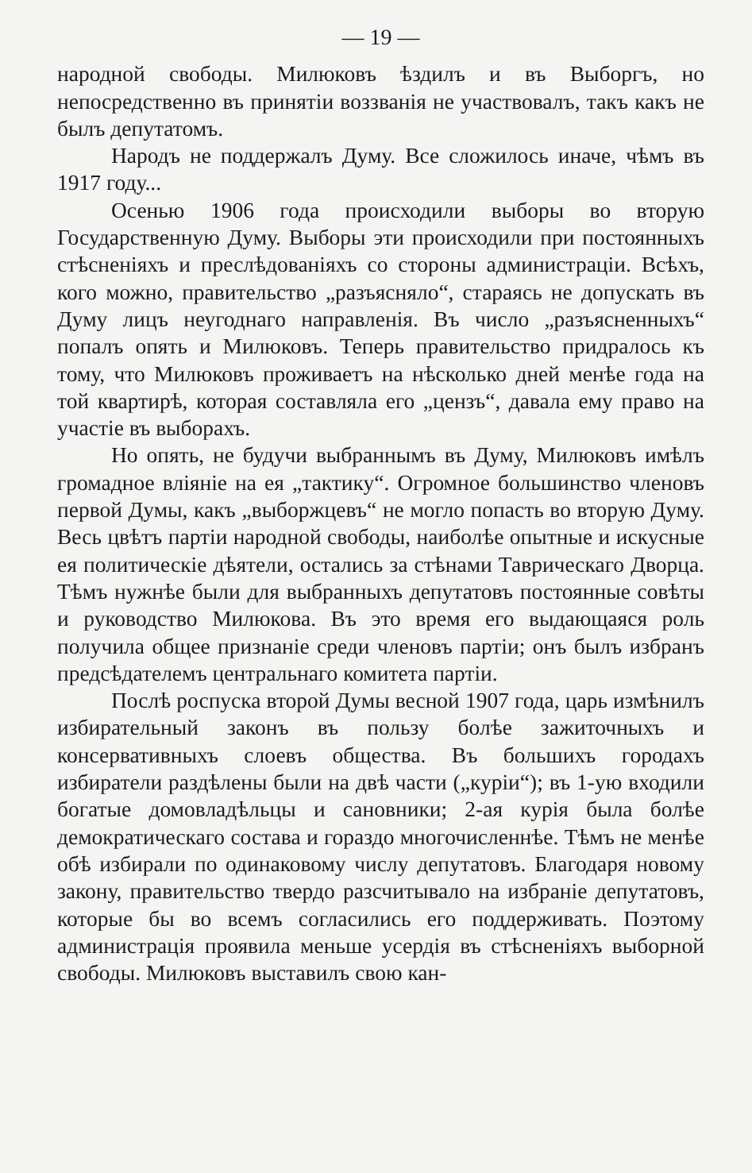— 19 —
народной свободы. Милюковъ ѣздилъ и въ Выборгъ, но непосредственно въ принятіи воззванія не участвовалъ, такъ какъ не былъ депутатомъ.
Народъ не поддержалъ Думу. Все сложилось иначе, чѣмъ въ 1917 году...
Осенью 1906 года происходили выборы во вторую Государственную Думу. Выборы эти происходили при постоянныхъ стѣсненіяхъ и преслѣдованіяхъ со стороны администраціи. Всѣхъ, кого можно, правительство „разъясняло“, стараясь не допускать въ Думу лицъ неугоднаго направленія. Въ число „разъясненныхъ“ попалъ опять и Милюковъ. Теперь правительство придралось къ тому, что Милюковъ проживаетъ на нѣсколько дней менѣе года на той квартирѣ, которая составляла его „цензъ“, давала ему право на участіе въ выборахъ.
Но опять, не будучи выбраннымъ въ Думу, Милюковъ имѣлъ громадное вліяніе на ея „тактику“. Огромное большинство членовъ первой Думы, какъ „выборжцевъ“ не могло попасть во вторую Думу. Весь цвѣтъ партіи народной свободы, наиболѣе опытные и искусные ея политическіе дѣятели, остались за стѣнами Таврическаго Дворца. Тѣмъ нужнѣе были для выбранныхъ депутатовъ постоянные совѣты и руководство Милюкова. Въ это время его выдающаяся роль получила общее признаніе среди членовъ партіи; онъ былъ избранъ предсѣдателемъ центральнаго комитета партіи.
Послѣ роспуска второй Думы весной 1907 года, царь измѣнилъ избирательный законъ въ пользу болѣе зажиточныхъ и консервативныхъ слоевъ общества. Въ большихъ городахъ избиратели раздѣлены были на двѣ части („куріи“); въ 1-ую входили богатые домовладѣльцы и сановники; 2-ая курія была болѣе демократическаго состава и гораздо многочисленнѣе. Тѣмъ не менѣе обѣ избирали по одинаковому числу депутатовъ. Благодаря новому закону, правительство твердо разсчитывало на избраніе депутатовъ, которые бы во всемъ согласились его поддерживать. Поэтому администрація проявила меньше усердія въ стѣсненіяхъ выборной свободы. Милюковъ выставилъ свою кан-